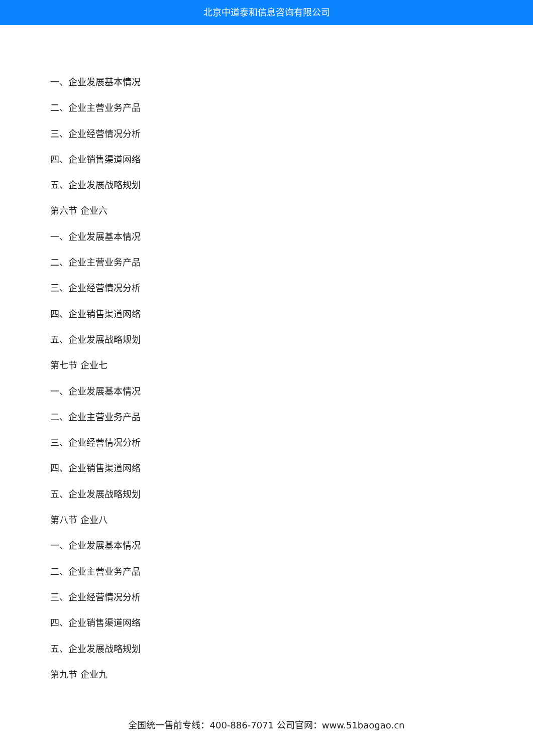北京中道泰和信息咨询有限公司
一、企业发展基本情况
二、企业主营业务产品
三、企业经营情况分析
四、企业销售渠道网络
五、企业发展战略规划
第六节 企业六
一、企业发展基本情况
二、企业主营业务产品
三、企业经营情况分析
四、企业销售渠道网络
五、企业发展战略规划
第七节 企业七
一、企业发展基本情况
二、企业主营业务产品
三、企业经营情况分析
四、企业销售渠道网络
五、企业发展战略规划
第八节 企业八
一、企业发展基本情况
二、企业主营业务产品
三、企业经营情况分析
四、企业销售渠道网络
五、企业发展战略规划
第九节 企业九
全国统一售前专线：400-886-7071 公司官网：www.51baogao.cn